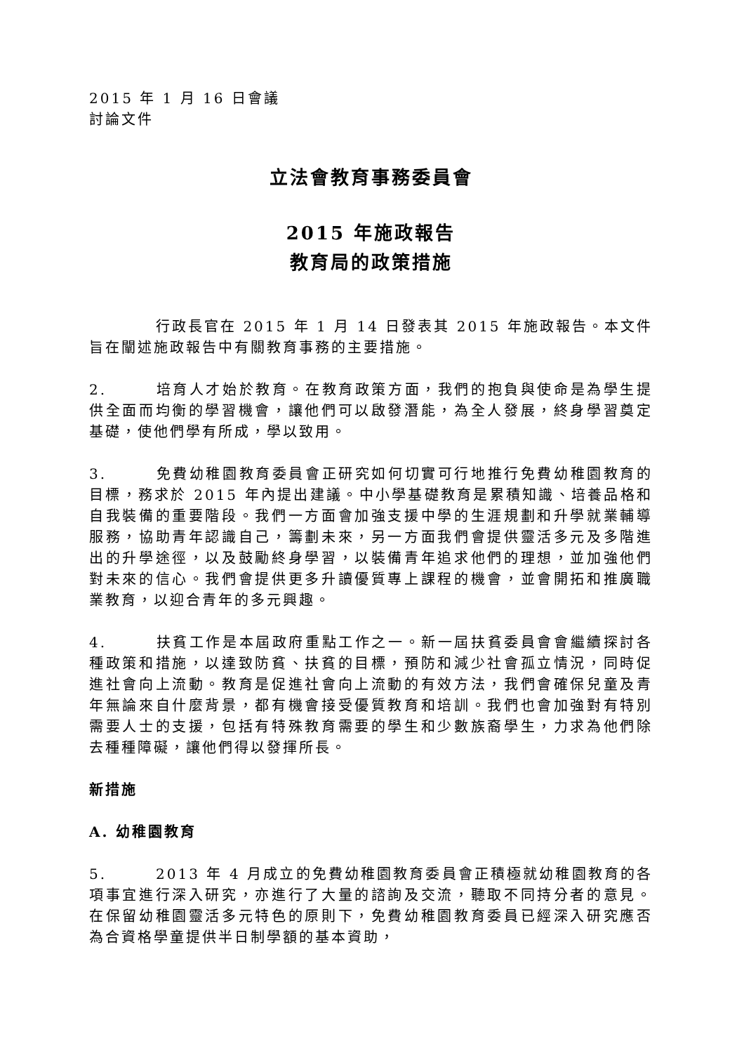2015 年 1 月 16 日會議
討論文件
立法會教育事務委員會
2015 年施政報告
教育局的政策措施
行政長官在 2015 年 1 月 14 日發表其 2015 年施政報告。本文件旨在闡述施政報告中有關教育事務的主要措施。
2. 培育人才始於教育。在教育政策方面，我們的抱負與使命是為學生提供全面而均衡的學習機會，讓他們可以啟發潛能，為全人發展，終身學習奠定基礎，使他們學有所成，學以致用。
3. 免費幼稚園教育委員會正研究如何切實可行地推行免費幼稚園教育的目標，務求於 2015 年內提出建議。中小學基礎教育是累積知識、培養品格和自我裝備的重要階段。我們一方面會加強支援中學的生涯規劃和升學就業輔導服務，協助青年認識自己，籌劃未來，另一方面我們會提供靈活多元及多階進出的升學途徑，以及鼓勵終身學習，以裝備青年追求他們的理想，並加強他們對未來的信心。我們會提供更多升讀優質專上課程的機會，並會開拓和推廣職業教育，以迎合青年的多元興趣。
4. 扶貧工作是本屆政府重點工作之一。新一屆扶貧委員會會繼續探討各種政策和措施，以達致防貧、扶貧的目標，預防和減少社會孤立情況，同時促進社會向上流動。教育是促進社會向上流動的有效方法，我們會確保兒童及青年無論來自什麼背景，都有機會接受優質教育和培訓。我們也會加強對有特別需要人士的支援，包括有特殊教育需要的學生和少數族裔學生，力求為他們除去種種障礙，讓他們得以發揮所長。
新措施
A. 幼稚園教育
5. 2013 年 4 月成立的免費幼稚園教育委員會正積極就幼稚園教育的各項事宜進行深入研究，亦進行了大量的諮詢及交流，聽取不同持分者的意見。在保留幼稚園靈活多元特色的原則下，免費幼稚園教育委員已經深入研究應否為合資格學童提供半日制學額的基本資助，